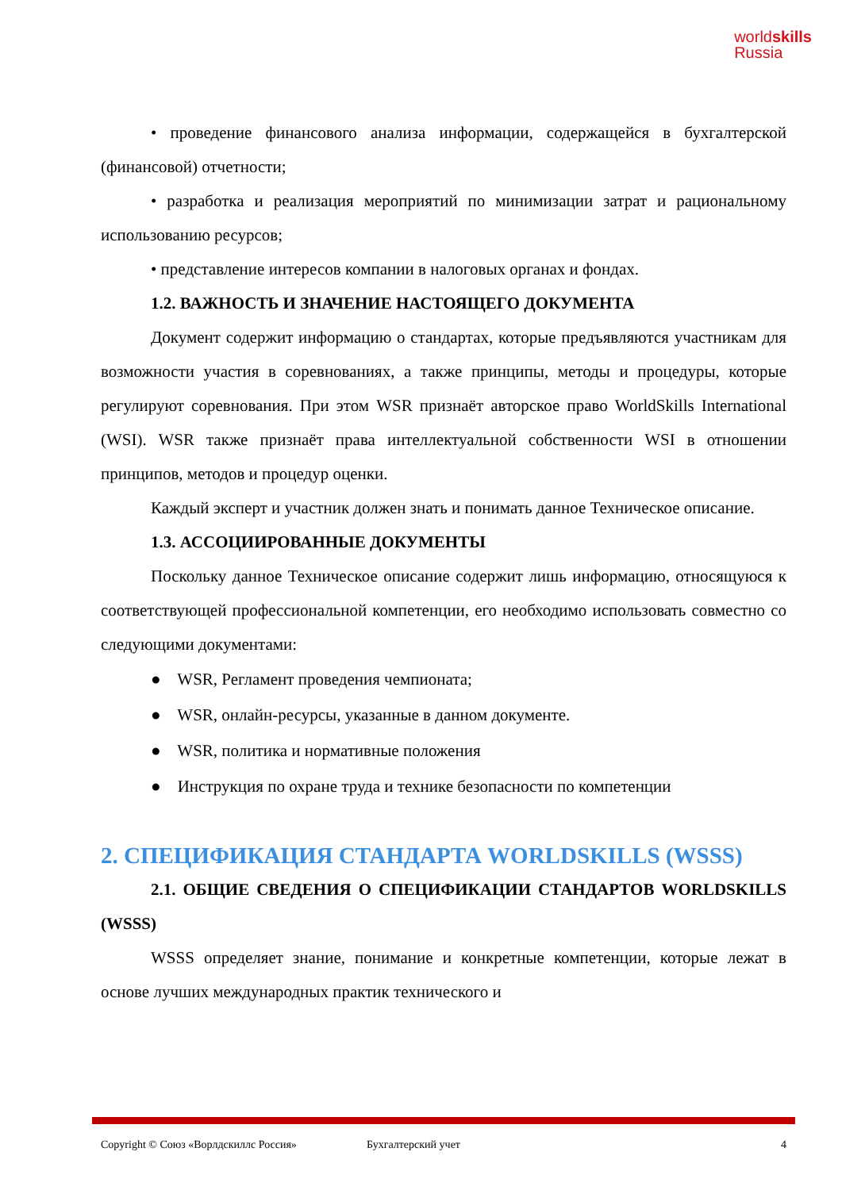worldskills
Russia
• проведение финансового анализа информации, содержащейся в бухгалтерской (финансовой) отчетности;
• разработка и реализация мероприятий по минимизации затрат и рациональному использованию ресурсов;
• представление интересов компании в налоговых органах и фондах.
1.2. ВАЖНОСТЬ И ЗНАЧЕНИЕ НАСТОЯЩЕГО ДОКУМЕНТА
Документ содержит информацию о стандартах, которые предъявляются участникам для возможности участия в соревнованиях, а также принципы, методы и процедуры, которые регулируют соревнования. При этом WSR признаёт авторское право WorldSkills International (WSI). WSR также признаёт права интеллектуальной собственности WSI в отношении принципов, методов и процедур оценки.
Каждый эксперт и участник должен знать и понимать данное Техническое описание.
1.3. АССОЦИИРОВАННЫЕ ДОКУМЕНТЫ
Поскольку данное Техническое описание содержит лишь информацию, относящуюся к соответствующей профессиональной компетенции, его необходимо использовать совместно со следующими документами:
● WSR, Регламент проведения чемпионата;
● WSR, онлайн-ресурсы, указанные в данном документе.
● WSR, политика и нормативные положения
● Инструкция по охране труда и технике безопасности по компетенции
2. СПЕЦИФИКАЦИЯ СТАНДАРТА WORLDSKILLS (WSSS)
2.1. ОБЩИЕ СВЕДЕНИЯ О СПЕЦИФИКАЦИИ СТАНДАРТОВ WORLDSKILLS (WSSS)
WSSS определяет знание, понимание и конкретные компетенции, которые лежат в основе лучших международных практик технического и
Copyright © Союз «Ворлдскиллс Россия» Бухгалтерский учет 4